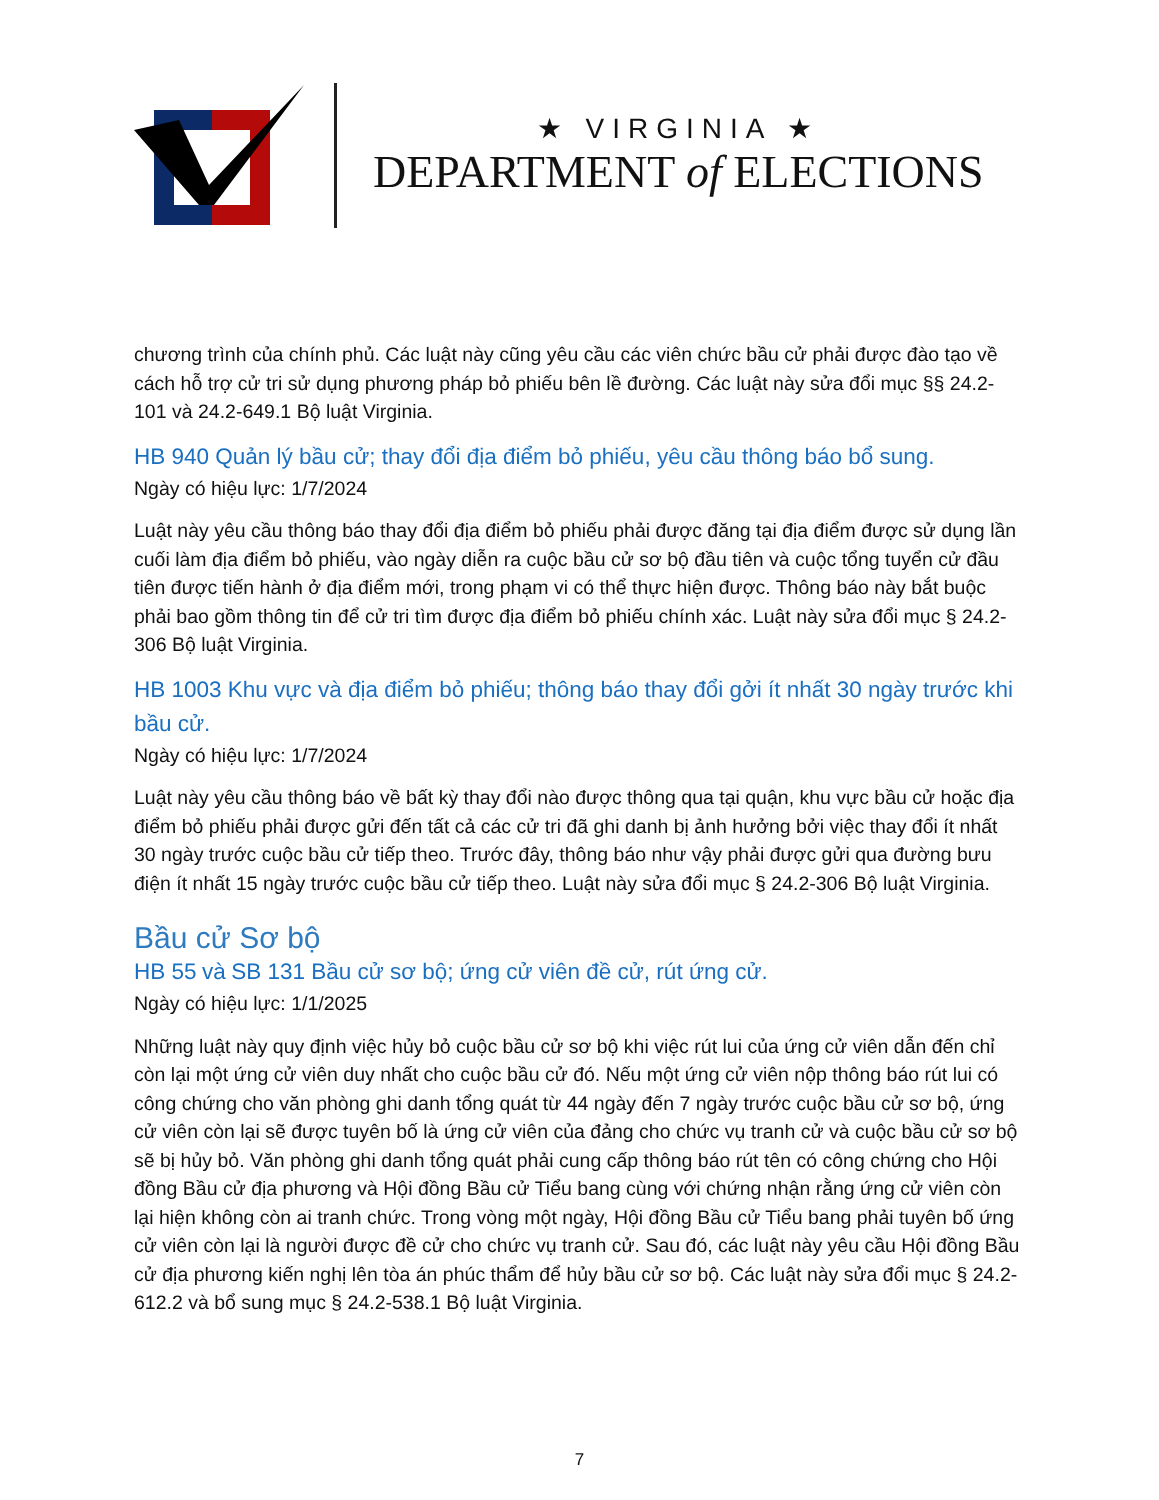★ VIRGINIA ★
DEPARTMENT of ELECTIONS
chương trình của chính phủ. Các luật này cũng yêu cầu các viên chức bầu cử phải được đào tạo về cách hỗ trợ cử tri sử dụng phương pháp bỏ phiếu bên lề đường. Các luật này sửa đổi mục §§ 24.2-101 và 24.2-649.1 Bộ luật Virginia.
HB 940 Quản lý bầu cử; thay đổi địa điểm bỏ phiếu, yêu cầu thông báo bổ sung.
Ngày có hiệu lực: 1/7/2024
Luật này yêu cầu thông báo thay đổi địa điểm bỏ phiếu phải được đăng tại địa điểm được sử dụng lần cuối làm địa điểm bỏ phiếu, vào ngày diễn ra cuộc bầu cử sơ bộ đầu tiên và cuộc tổng tuyển cử đầu tiên được tiến hành ở địa điểm mới, trong phạm vi có thể thực hiện được. Thông báo này bắt buộc phải bao gồm thông tin để cử tri tìm được địa điểm bỏ phiếu chính xác. Luật này sửa đổi mục § 24.2-306 Bộ luật Virginia.
HB 1003 Khu vực và địa điểm bỏ phiếu; thông báo thay đổi gởi ít nhất 30 ngày trước khi bầu cử.
Ngày có hiệu lực: 1/7/2024
Luật này yêu cầu thông báo về bất kỳ thay đổi nào được thông qua tại quận, khu vực bầu cử hoặc địa điểm bỏ phiếu phải được gửi đến tất cả các cử tri đã ghi danh bị ảnh hưởng bởi việc thay đổi ít nhất 30 ngày trước cuộc bầu cử tiếp theo. Trước đây, thông báo như vậy phải được gửi qua đường bưu điện ít nhất 15 ngày trước cuộc bầu cử tiếp theo. Luật này sửa đổi mục § 24.2-306 Bộ luật Virginia.
Bầu cử Sơ bộ
HB 55 và SB 131 Bầu cử sơ bộ; ứng cử viên đề cử, rút ứng cử.
Ngày có hiệu lực: 1/1/2025
Những luật này quy định việc hủy bỏ cuộc bầu cử sơ bộ khi việc rút lui của ứng cử viên dẫn đến chỉ còn lại một ứng cử viên duy nhất cho cuộc bầu cử đó. Nếu một ứng cử viên nộp thông báo rút lui có công chứng cho văn phòng ghi danh tổng quát từ 44 ngày đến 7 ngày trước cuộc bầu cử sơ bộ, ứng cử viên còn lại sẽ được tuyên bố là ứng cử viên của đảng cho chức vụ tranh cử và cuộc bầu cử sơ bộ sẽ bị hủy bỏ. Văn phòng ghi danh tổng quát phải cung cấp thông báo rút tên có công chứng cho Hội đồng Bầu cử địa phương và Hội đồng Bầu cử Tiểu bang cùng với chứng nhận rằng ứng cử viên còn lại hiện không còn ai tranh chức. Trong vòng một ngày, Hội đồng Bầu cử Tiểu bang phải tuyên bố ứng cử viên còn lại là người được đề cử cho chức vụ tranh cử. Sau đó, các luật này yêu cầu Hội đồng Bầu cử địa phương kiến nghị lên tòa án phúc thẩm để hủy bầu cử sơ bộ. Các luật này sửa đổi mục § 24.2-612.2 và bổ sung mục § 24.2-538.1 Bộ luật Virginia.
7